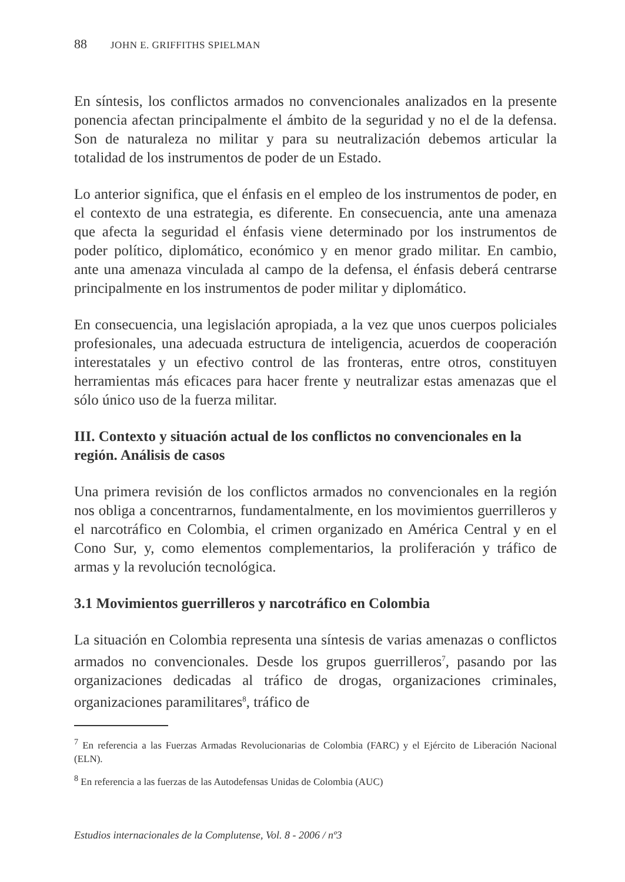88 JOHN E. GRIFFITHS SPIELMAN
En síntesis, los conflictos armados no convencionales analizados en la presente ponencia afectan principalmente el ámbito de la seguridad y no el de la defensa. Son de naturaleza no militar y para su neutralización debemos articular la totalidad de los instrumentos de poder de un Estado.
Lo anterior significa, que el énfasis en el empleo de los instrumentos de poder, en el contexto de una estrategia, es diferente. En consecuencia, ante una amenaza que afecta la seguridad el énfasis viene determinado por los instrumentos de poder político, diplomático, económico y en menor grado militar. En cambio, ante una amenaza vinculada al campo de la defensa, el énfasis deberá centrarse principalmente en los instrumentos de poder militar y diplomático.
En consecuencia, una legislación apropiada, a la vez que unos cuerpos policiales profesionales, una adecuada estructura de inteligencia, acuerdos de cooperación interestatales y un efectivo control de las fronteras, entre otros, constituyen herramientas más eficaces para hacer frente y neutralizar estas amenazas que el sólo único uso de la fuerza militar.
III. Contexto y situación actual de los conflictos no convencionales en la región. Análisis de casos
Una primera revisión de los conflictos armados no convencionales en la región nos obliga a concentrarnos, fundamentalmente, en los movimientos guerrilleros y el narcotráfico en Colombia, el crimen organizado en América Central y en el Cono Sur, y, como elementos complementarios, la proliferación y tráfico de armas y la revolución tecnológica.
3.1 Movimientos guerrilleros y narcotráfico en Colombia
La situación en Colombia representa una síntesis de varias amenazas o conflictos armados no convencionales. Desde los grupos guerrilleros<sup>7</sup>, pasando por las organizaciones dedicadas al tráfico de drogas, organizaciones criminales, organizaciones paramilitares<sup>8</sup>, tráfico de
<sup>7</sup> En referencia a las Fuerzas Armadas Revolucionarias de Colombia (FARC) y el Ejército de Liberación Nacional (ELN).
<sup>8</sup> En referencia a las fuerzas de las Autodefensas Unidas de Colombia (AUC)
Estudios internacionales de la Complutense, Vol. 8 - 2006 / nº3